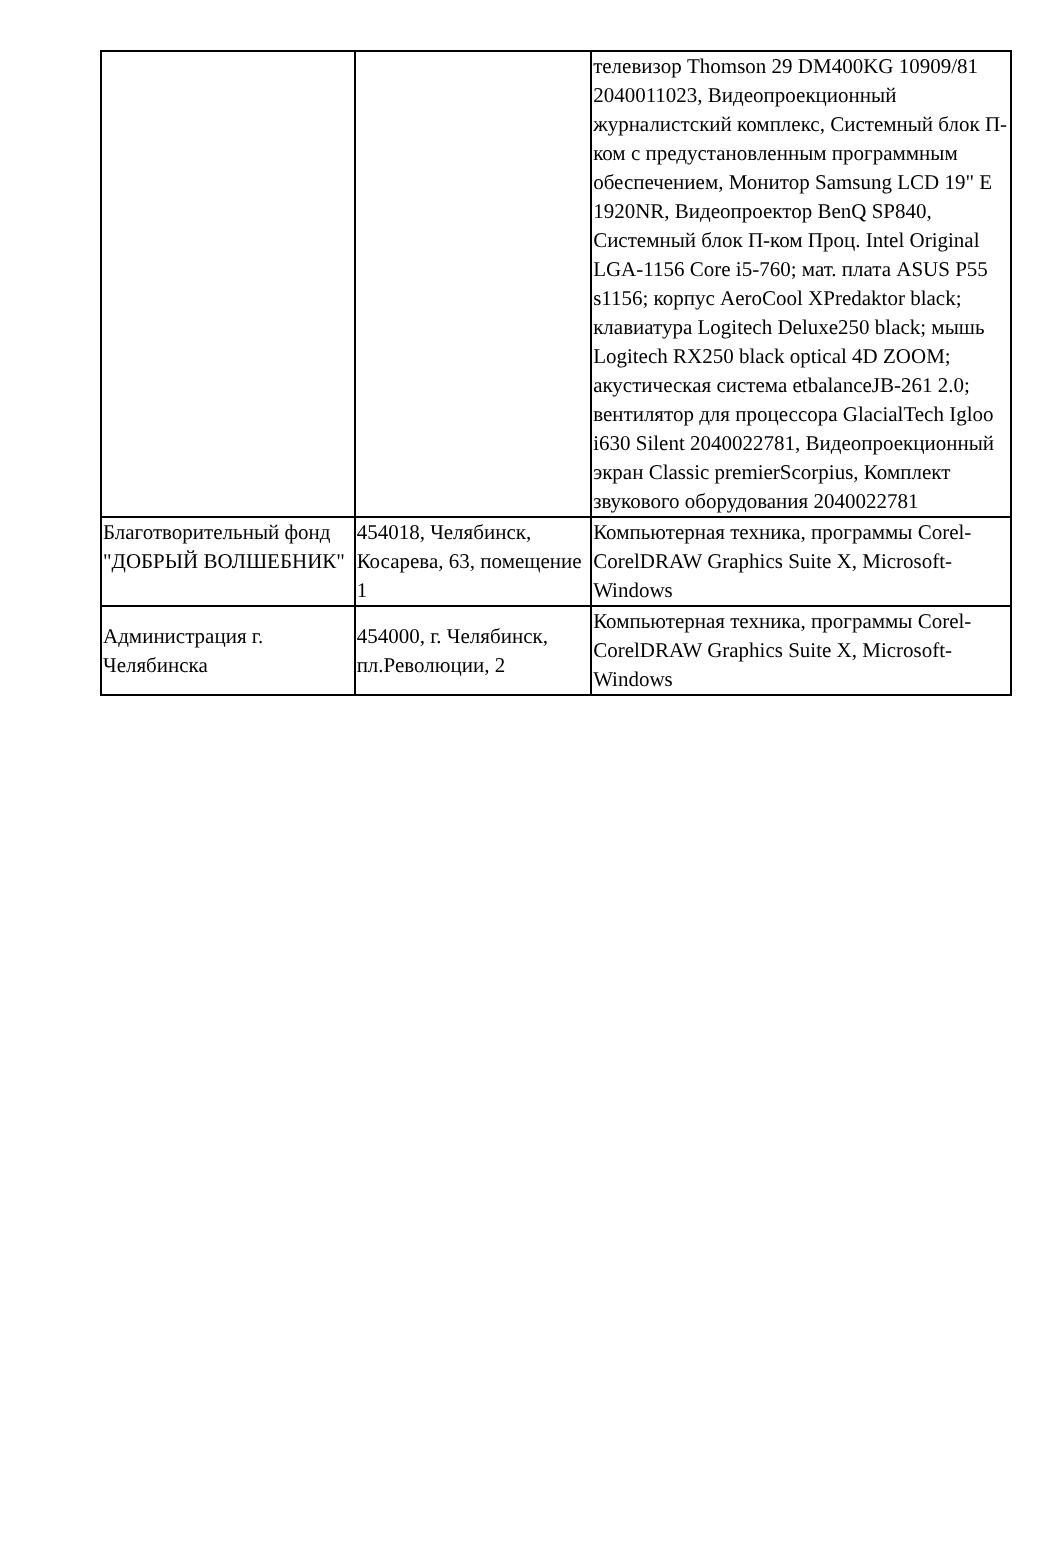| | | телевизор Thomson 29 DM400KG 10909/81 2040011023, Видеопроекционный журналистский комплекс, Системный блок П-ком с предустановленным программным обеспечением, Монитор Samsung LCD 19" E 1920NR, Видеопроектор BenQ SP840, Системный блок П-ком Проц. Intel Original LGA-1156 Core i5-760; мат. плата ASUS P55 s1156; корпус AeroCool XPredaktor black; клавиатура Logitech Deluxe250 black; мышь Logitech RX250 black optical 4D ZOOM; акустическая система etbalanceJB-261 2.0; вентилятор для процессора GlacialTech Igloo i630 Silent 2040022781, Видеопроекционный экран Classic premierScorpius, Комплект звукового оборудования 2040022781 |
| Благотворительный фонд "ДОБРЫЙ ВОЛШЕБНИК" | 454018, Челябинск, Косарева, 63, помещение 1 | Компьютерная техника, программы Corel-CorelDRAW Graphics Suite X, Microsoft-Windows |
| Администрация г. Челябинска | 454000, г. Челябинск, пл.Революции, 2 | Компьютерная техника, программы Corel-CorelDRAW Graphics Suite X, Microsoft-Windows |